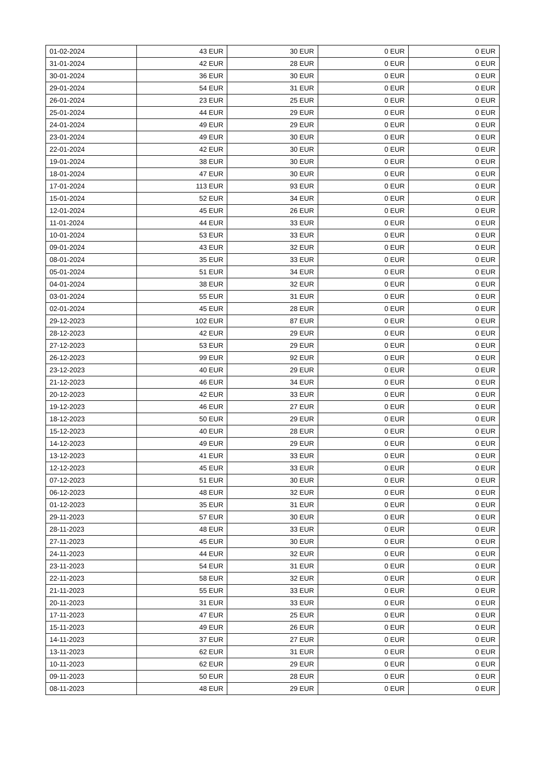| 01-02-2024 | 43 EUR | 30 EUR | 0 EUR | 0 EUR |
| 31-01-2024 | 42 EUR | 28 EUR | 0 EUR | 0 EUR |
| 30-01-2024 | 36 EUR | 30 EUR | 0 EUR | 0 EUR |
| 29-01-2024 | 54 EUR | 31 EUR | 0 EUR | 0 EUR |
| 26-01-2024 | 23 EUR | 25 EUR | 0 EUR | 0 EUR |
| 25-01-2024 | 44 EUR | 29 EUR | 0 EUR | 0 EUR |
| 24-01-2024 | 49 EUR | 29 EUR | 0 EUR | 0 EUR |
| 23-01-2024 | 49 EUR | 30 EUR | 0 EUR | 0 EUR |
| 22-01-2024 | 42 EUR | 30 EUR | 0 EUR | 0 EUR |
| 19-01-2024 | 38 EUR | 30 EUR | 0 EUR | 0 EUR |
| 18-01-2024 | 47 EUR | 30 EUR | 0 EUR | 0 EUR |
| 17-01-2024 | 113 EUR | 93 EUR | 0 EUR | 0 EUR |
| 15-01-2024 | 52 EUR | 34 EUR | 0 EUR | 0 EUR |
| 12-01-2024 | 45 EUR | 26 EUR | 0 EUR | 0 EUR |
| 11-01-2024 | 44 EUR | 33 EUR | 0 EUR | 0 EUR |
| 10-01-2024 | 53 EUR | 33 EUR | 0 EUR | 0 EUR |
| 09-01-2024 | 43 EUR | 32 EUR | 0 EUR | 0 EUR |
| 08-01-2024 | 35 EUR | 33 EUR | 0 EUR | 0 EUR |
| 05-01-2024 | 51 EUR | 34 EUR | 0 EUR | 0 EUR |
| 04-01-2024 | 38 EUR | 32 EUR | 0 EUR | 0 EUR |
| 03-01-2024 | 55 EUR | 31 EUR | 0 EUR | 0 EUR |
| 02-01-2024 | 45 EUR | 28 EUR | 0 EUR | 0 EUR |
| 29-12-2023 | 102 EUR | 87 EUR | 0 EUR | 0 EUR |
| 28-12-2023 | 42 EUR | 29 EUR | 0 EUR | 0 EUR |
| 27-12-2023 | 53 EUR | 29 EUR | 0 EUR | 0 EUR |
| 26-12-2023 | 99 EUR | 92 EUR | 0 EUR | 0 EUR |
| 23-12-2023 | 40 EUR | 29 EUR | 0 EUR | 0 EUR |
| 21-12-2023 | 46 EUR | 34 EUR | 0 EUR | 0 EUR |
| 20-12-2023 | 42 EUR | 33 EUR | 0 EUR | 0 EUR |
| 19-12-2023 | 46 EUR | 27 EUR | 0 EUR | 0 EUR |
| 18-12-2023 | 50 EUR | 29 EUR | 0 EUR | 0 EUR |
| 15-12-2023 | 40 EUR | 28 EUR | 0 EUR | 0 EUR |
| 14-12-2023 | 49 EUR | 29 EUR | 0 EUR | 0 EUR |
| 13-12-2023 | 41 EUR | 33 EUR | 0 EUR | 0 EUR |
| 12-12-2023 | 45 EUR | 33 EUR | 0 EUR | 0 EUR |
| 07-12-2023 | 51 EUR | 30 EUR | 0 EUR | 0 EUR |
| 06-12-2023 | 48 EUR | 32 EUR | 0 EUR | 0 EUR |
| 01-12-2023 | 35 EUR | 31 EUR | 0 EUR | 0 EUR |
| 29-11-2023 | 57 EUR | 30 EUR | 0 EUR | 0 EUR |
| 28-11-2023 | 48 EUR | 33 EUR | 0 EUR | 0 EUR |
| 27-11-2023 | 45 EUR | 30 EUR | 0 EUR | 0 EUR |
| 24-11-2023 | 44 EUR | 32 EUR | 0 EUR | 0 EUR |
| 23-11-2023 | 54 EUR | 31 EUR | 0 EUR | 0 EUR |
| 22-11-2023 | 58 EUR | 32 EUR | 0 EUR | 0 EUR |
| 21-11-2023 | 55 EUR | 33 EUR | 0 EUR | 0 EUR |
| 20-11-2023 | 31 EUR | 33 EUR | 0 EUR | 0 EUR |
| 17-11-2023 | 47 EUR | 25 EUR | 0 EUR | 0 EUR |
| 15-11-2023 | 49 EUR | 26 EUR | 0 EUR | 0 EUR |
| 14-11-2023 | 37 EUR | 27 EUR | 0 EUR | 0 EUR |
| 13-11-2023 | 62 EUR | 31 EUR | 0 EUR | 0 EUR |
| 10-11-2023 | 62 EUR | 29 EUR | 0 EUR | 0 EUR |
| 09-11-2023 | 50 EUR | 28 EUR | 0 EUR | 0 EUR |
| 08-11-2023 | 48 EUR | 29 EUR | 0 EUR | 0 EUR |